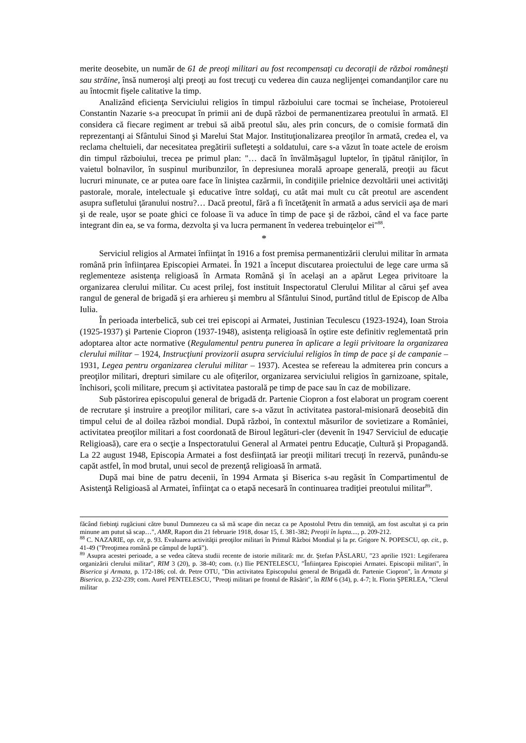merite deosebite, un număr de 61 de preoţi militari au fost recompensaţi cu decoraţii de război româneşti sau străine, însă numeroşi alţi preoţi au fost trecuţi cu vederea din cauza neglijenţei comandanţilor care nu au întocmit fişele calitative la timp.
Analizând eficienţa Serviciului religios în timpul războiului care tocmai se încheiase, Protoiereul Constantin Nazarie s-a preocupat în primii ani de după război de permanentizarea preotului în armată. El considera că fiecare regiment ar trebui să aibă preotul său, ales prin concurs, de o comisie formată din reprezentanţi ai Sfântului Sinod şi Marelui Stat Major. Instituţionalizarea preoţilor în armată, credea el, va reclama cheltuieli, dar necesitatea pregătirii sufleteşti a soldatului, care s-a văzut în toate actele de eroism din timpul războiului, trecea pe primul plan: "… dacă în învălmăşagul luptelor, în ţipătul răniţilor, în vaietul bolnavilor, în suspinul muribunzilor, în depresiunea morală aproape generală, preoţii au făcut lucruri minunate, ce ar putea oare face în liniştea cazărmii, în condiţiile prielnice dezvoltării unei activităţi pastorale, morale, intelectuale şi educative între soldaţi, cu atât mai mult cu cât preotul are ascendent asupra sufletului ţăranului nostru?… Dacă preotul, fără a fi încetăţenit în armată a adus servicii aşa de mari şi de reale, uşor se poate ghici ce foloase îi va aduce în timp de pace şi de război, când el va face parte integrant din ea, se va forma, dezvolta şi va lucra permanent în vederea trebuinţelor ei"<sup>88</sup>.
*
Serviciul religios al Armatei înfiinţat în 1916 a fost premisa permanentizării clerului militar în armata română prin înfiinţarea Episcopiei Armatei. În 1921 a început discutarea proiectului de lege care urma să reglementeze asistenţa religioasă în Armata Română şi în acelaşi an a apărut Legea privitoare la organizarea clerului militar. Cu acest prilej, fost instituit Inspectoratul Clerului Militar al cărui şef avea rangul de general de brigadă şi era arhiereu şi membru al Sfântului Sinod, purtând titlul de Episcop de Alba Iulia.
În perioada interbelică, sub cei trei episcopi ai Armatei, Justinian Teculescu (1923-1924), Ioan Stroia (1925-1937) şi Partenie Ciopron (1937-1948), asistenţa religioasă în oştire este definitiv reglementată prin adoptarea altor acte normative (Regulamentul pentru punerea în aplicare a legii privitoare la organizarea clerului militar – 1924, Instrucţiuni provizorii asupra serviciului religios în timp de pace şi de campanie – 1931, Legea pentru organizarea clerului militar – 1937). Acestea se refereau la admiterea prin concurs a preoţilor militari, drepturi similare cu ale ofiţerilor, organizarea serviciului religios în garnizoane, spitale, închisori, şcoli militare, precum şi activitatea pastorală pe timp de pace sau în caz de mobilizare.
Sub păstorirea episcopului general de brigadă dr. Partenie Ciopron a fost elaborat un program coerent de recrutare şi instruire a preoţilor militari, care s-a văzut în activitatea pastoral-misionară deosebită din timpul celui de al doilea război mondial. După război, în contextul măsurilor de sovietizare a României, activitatea preoţilor militari a fost coordonată de Biroul legături-cler (devenit în 1947 Serviciul de educaţie Religioasă), care era o secţie a Inspectoratului General al Armatei pentru Educaţie, Cultură şi Propagandă. La 22 august 1948, Episcopia Armatei a fost desfiinţată iar preoţii militari trecuţi în rezervă, punându-se capăt astfel, în mod brutal, unui secol de prezenţă religioasă în armată.
După mai bine de patru decenii, în 1994 Armata şi Biserica s-au regăsit în Compartimentul de Asistenţă Religioasă al Armatei, înfiinţat ca o etapă necesară în continuarea tradiţiei preotului militar<sup>89</sup>.
făcând fiebinţi rugăciuni către bunul Dumnezeu ca să mă scape din necaz ca pe Apostolul Petru din temniţă, am fost ascultat şi ca prin minune am putut să scap…", AMR, Raport din 21 februarie 1918, dosar 15, f. 381-382; Preoţii în lupta...., p. 209-212.
<sup>88</sup> C. NAZARIE, op. cit, p. 93. Evaluarea activităţii preoţilor militari în Primul Război Mondial şi la pr. Grigore N. POPESCU, op. cit., p. 41-49 ("Preoţimea română pe câmpul de luptă").
<sup>89</sup> Asupra acestei perioade, a se vedea câteva studii recente de istorie militară: mr. dr. Ştefan PÂSLARU, "23 aprilie 1921: Legiferarea organizării clerului militar", RIM 3 (20), p. 38-40; com. (r.) Ilie PENTELESCU, "Înfiinţarea Episcopiei Armatei. Episcopii militari", în Biserica şi Armata, p. 172-186; col. dr. Petre OTU, "Din activitatea Episcopului general de Brigadă dr. Partenie Ciopron", în Armata şi Biserica, p. 232-239; com. Aurel PENTELESCU, "Preoţi militari pe frontul de Răsărit", în RIM 6 (34), p. 4-7; lt. Florin ŞPERLEA, "Clerul militar